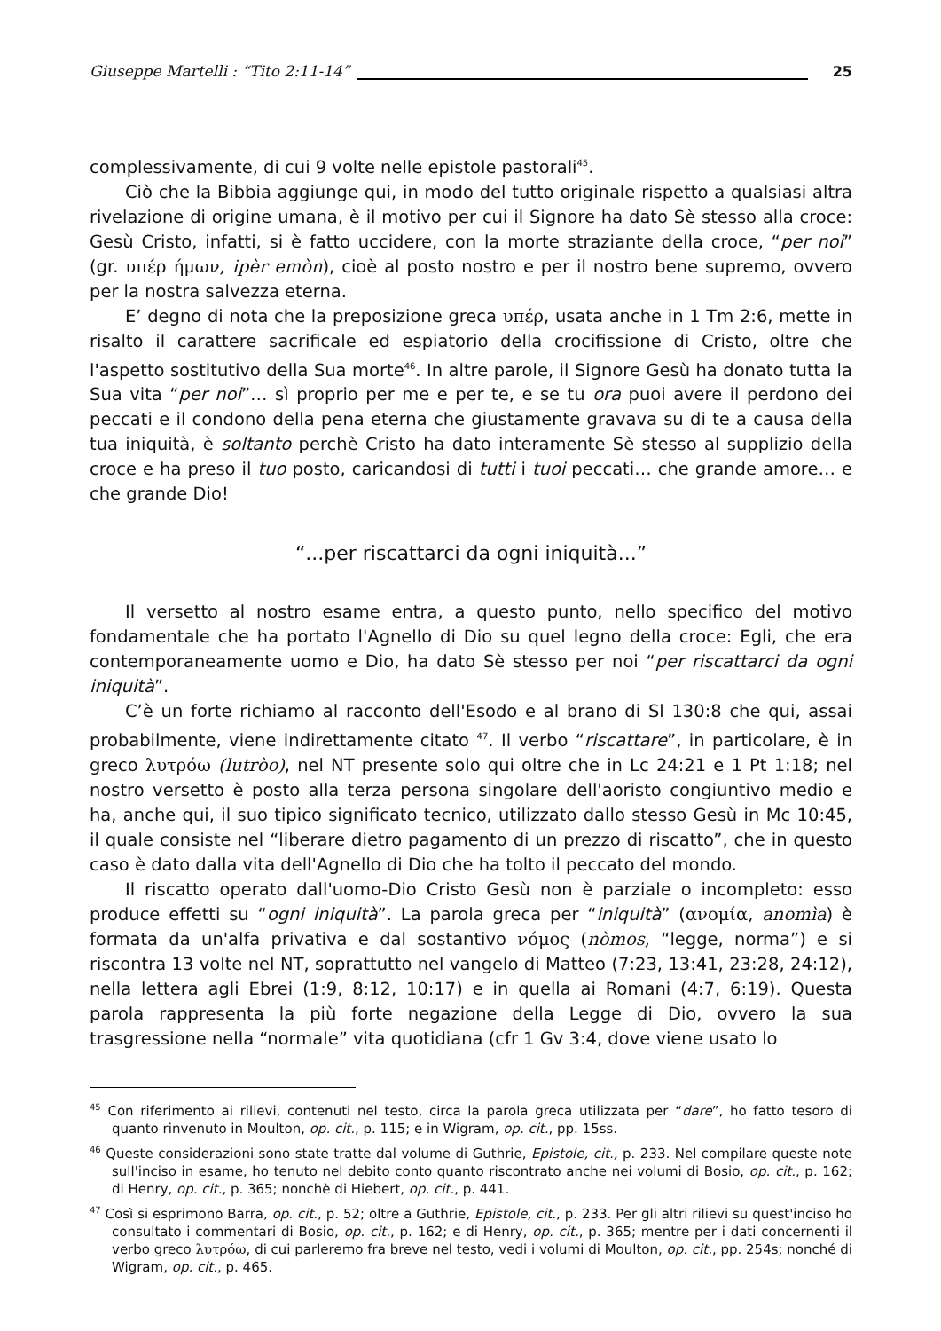Giuseppe Martelli : “Tito 2:11-14” 25
complessivamente, di cui 9 volte nelle epistole pastorali<sup>45</sup>.
Ciò che la Bibbia aggiunge qui, in modo del tutto originale rispetto a qualsiasi altra rivelazione di origine umana, è il motivo per cui il Signore ha dato Sè stesso alla croce: Gesù Cristo, infatti, si è fatto uccidere, con la morte straziante della croce, “per noi” (gr. υπέρ ήμων, ipèr emòn), cioè al posto nostro e per il nostro bene supremo, ovvero per la nostra salvezza eterna.
E’ degno di nota che la preposizione greca υπέρ, usata anche in 1 Tm 2:6, mette in risalto il carattere sacrificale ed espiatorio della crocifissione di Cristo, oltre che l'aspetto sostitutivo della Sua morte<sup>46</sup>. In altre parole, il Signore Gesù ha donato tutta la Sua vita “per noi”… sì proprio per me e per te, e se tu ora puoi avere il perdono dei peccati e il condono della pena eterna che giustamente gravava su di te a causa della tua iniquità, è soltanto perchè Cristo ha dato interamente Sè stesso al supplizio della croce e ha preso il tuo posto, caricandosi di tutti i tuoi peccati… che grande amore… e che grande Dio!
“...per riscattarci da ogni iniquità...”
Il versetto al nostro esame entra, a questo punto, nello specifico del motivo fondamentale che ha portato l'Agnello di Dio su quel legno della croce: Egli, che era contemporaneamente uomo e Dio, ha dato Sè stesso per noi “per riscattarci da ogni iniquità”.
C’è un forte richiamo al racconto dell'Esodo e al brano di Sl 130:8 che qui, assai probabilmente, viene indirettamente citato <sup>47</sup>. Il verbo “riscattare”, in particolare, è in greco λυτρόω (lutròo), nel NT presente solo qui oltre che in Lc 24:21 e 1 Pt 1:18; nel nostro versetto è posto alla terza persona singolare dell'aoristo congiuntivo medio e ha, anche qui, il suo tipico significato tecnico, utilizzato dallo stesso Gesù in Mc 10:45, il quale consiste nel “liberare dietro pagamento di un prezzo di riscatto”, che in questo caso è dato dalla vita dell'Agnello di Dio che ha tolto il peccato del mondo.
Il riscatto operato dall'uomo-Dio Cristo Gesù non è parziale o incompleto: esso produce effetti su “ogni iniquità”. La parola greca per “iniquità” (ανομία, anomìa) è formata da un'alfa privativa e dal sostantivo νόμος (nòmos, “legge, norma”) e si riscontra 13 volte nel NT, soprattutto nel vangelo di Matteo (7:23, 13:41, 23:28, 24:12), nella lettera agli Ebrei (1:9, 8:12, 10:17) e in quella ai Romani (4:7, 6:19). Questa parola rappresenta la più forte negazione della Legge di Dio, ovvero la sua trasgressione nella “normale” vita quotidiana (cfr 1 Gv 3:4, dove viene usato lo
<sup>45</sup> Con riferimento ai rilievi, contenuti nel testo, circa la parola greca utilizzata per “dare”, ho fatto tesoro di quanto rinvenuto in Moulton, op. cit., p. 115; e in Wigram, op. cit., pp. 15ss.
<sup>46</sup> Queste considerazioni sono state tratte dal volume di Guthrie, Epistole, cit., p. 233. Nel compilare queste note sull'inciso in esame, ho tenuto nel debito conto quanto riscontrato anche nei volumi di Bosio, op. cit., p. 162; di Henry, op. cit., p. 365; nonchè di Hiebert, op. cit., p. 441.
<sup>47</sup> Così si esprimono Barra, op. cit., p. 52; oltre a Guthrie, Epistole, cit., p. 233. Per gli altri rilievi su quest'inciso ho consultato i commentari di Bosio, op. cit., p. 162; e di Henry, op. cit., p. 365; mentre per i dati concernenti il verbo greco λυτρόω, di cui parleremo fra breve nel testo, vedi i volumi di Moulton, op. cit., pp. 254s; nonché di Wigram, op. cit., p. 465.